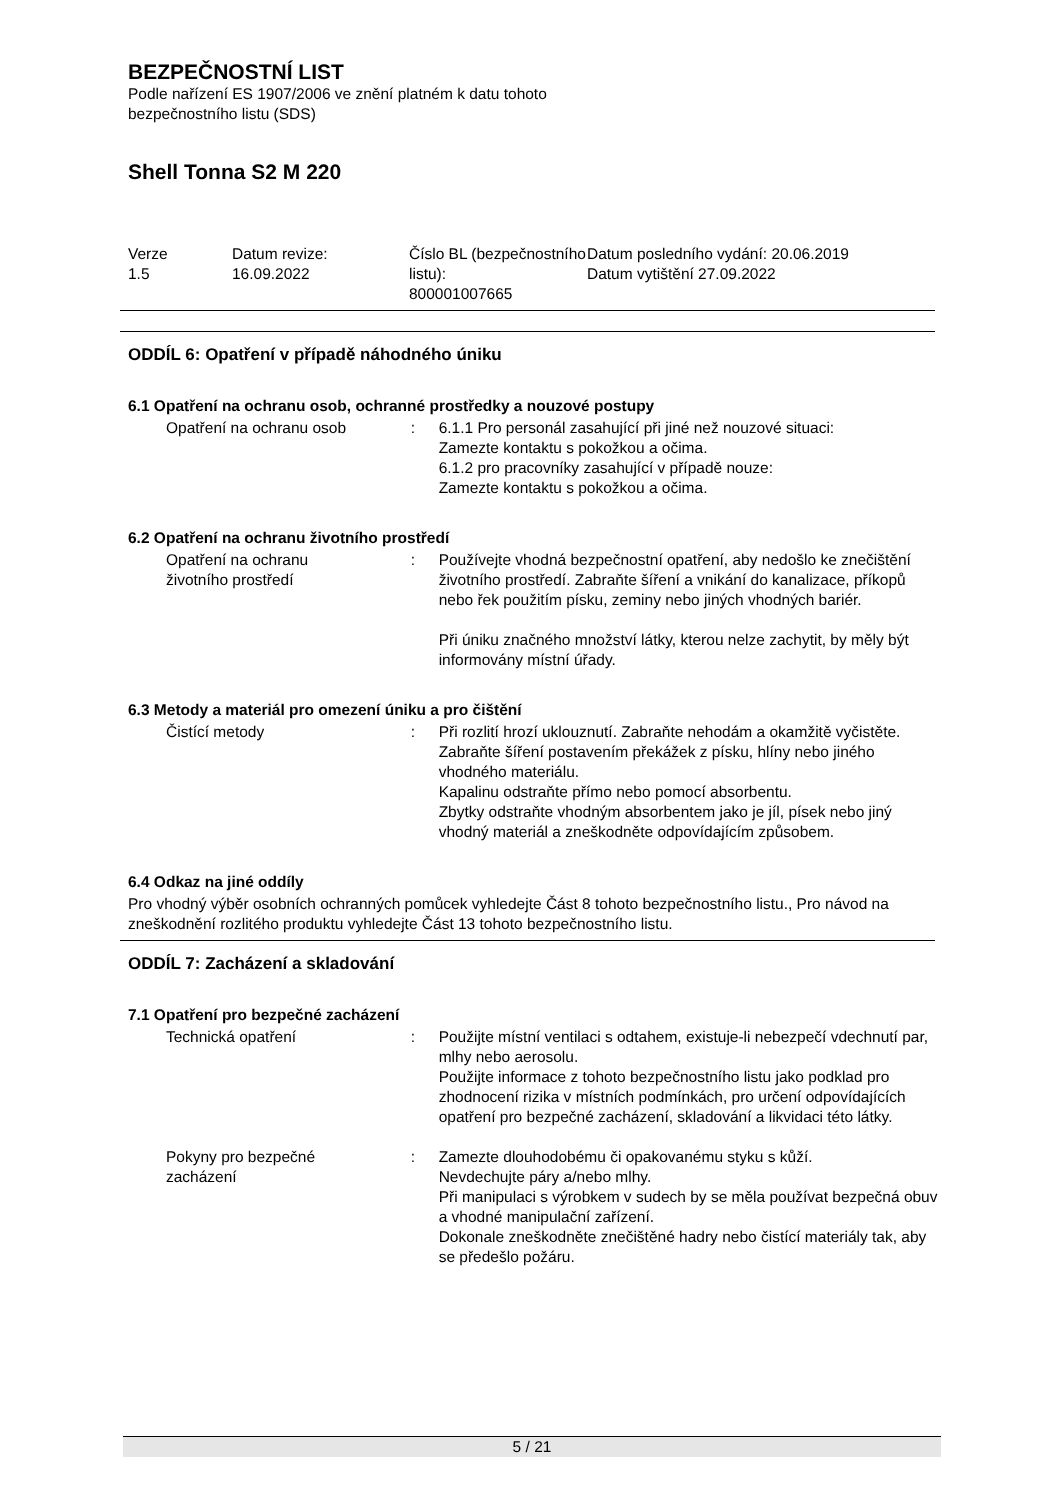BEZPEČNOSTNÍ LIST
Podle nařízení ES 1907/2006 ve znění platném k datu tohoto
bezpečnostního listu (SDS)
Shell Tonna S2 M 220
| Verze 1.5 | Datum revize: 16.09.2022 | Číslo BL (bezpečnostního listu): 800001007665 | Datum posledního vydání: 20.06.2019 Datum vytištění 27.09.2022 |
ODDÍL 6: Opatření v případě náhodného úniku
6.1 Opatření na ochranu osob, ochranné prostředky a nouzové postupy
| Opatření na ochranu osob | : | 6.1.1 Pro personál zasahující při jiné než nouzové situaci: Zamezte kontaktu s pokožkou a očima. 6.1.2 pro pracovníky zasahující v případě nouze: Zamezte kontaktu s pokožkou a očima. |
6.2 Opatření na ochranu životního prostředí
| Opatření na ochranu životního prostředí | : | Používejte vhodná bezpečnostní opatření, aby nedošlo ke znečištění životního prostředí. Zabraňte šíření a vnikání do kanalizace, příkopů nebo řek použitím písku, zeminy nebo jiných vhodných bariér. Při úniku značného množství látky, kterou nelze zachytit, by měly být informovány místní úřady. |
6.3 Metody a materiál pro omezení úniku a pro čištění
| Čistící metody | : | Při rozlití hrozí uklouznutí. Zabraňte nehodám a okamžitě vyčistěte. Zabraňte šíření postavením překážek z písku, hlíny nebo jiného vhodného materiálu. Kapalinu odstraňte přímo nebo pomocí absorbentu. Zbytky odstraňte vhodným absorbentem jako je jíl, písek nebo jiný vhodný materiál a zneškodněte odpovídajícím způsobem. |
6.4 Odkaz na jiné oddíly
Pro vhodný výběr osobních ochranných pomůcek vyhledejte Část 8 tohoto bezpečnostního listu., Pro návod na zneškodnění rozlitého produktu vyhledejte Část 13 tohoto bezpečnostního listu.
ODDÍL 7: Zacházení a skladování
7.1 Opatření pro bezpečné zacházení
| Technická opatření | : | Použijte místní ventilaci s odtahem, existuje-li nebezpečí vdechnutí par, mlhy nebo aerosolu. Použijte informace z tohoto bezpečnostního listu jako podklad pro zhodnocení rizika v místních podmínkách, pro určení odpovídajících opatření pro bezpečné zacházení, skladování a likvidaci této látky. |
| Pokyny pro bezpečné zacházení | : | Zamezte dlouhodobému či opakovanému styku s kůží. Nevdechujte páry a/nebo mlhy. Při manipulaci s výrobkem v sudech by se měla používat bezpečná obuv a vhodné manipulační zařízení. Dokonale zneškodněte znečištěné hadry nebo čistící materiály tak, aby se předešlo požáru. |
5 / 21